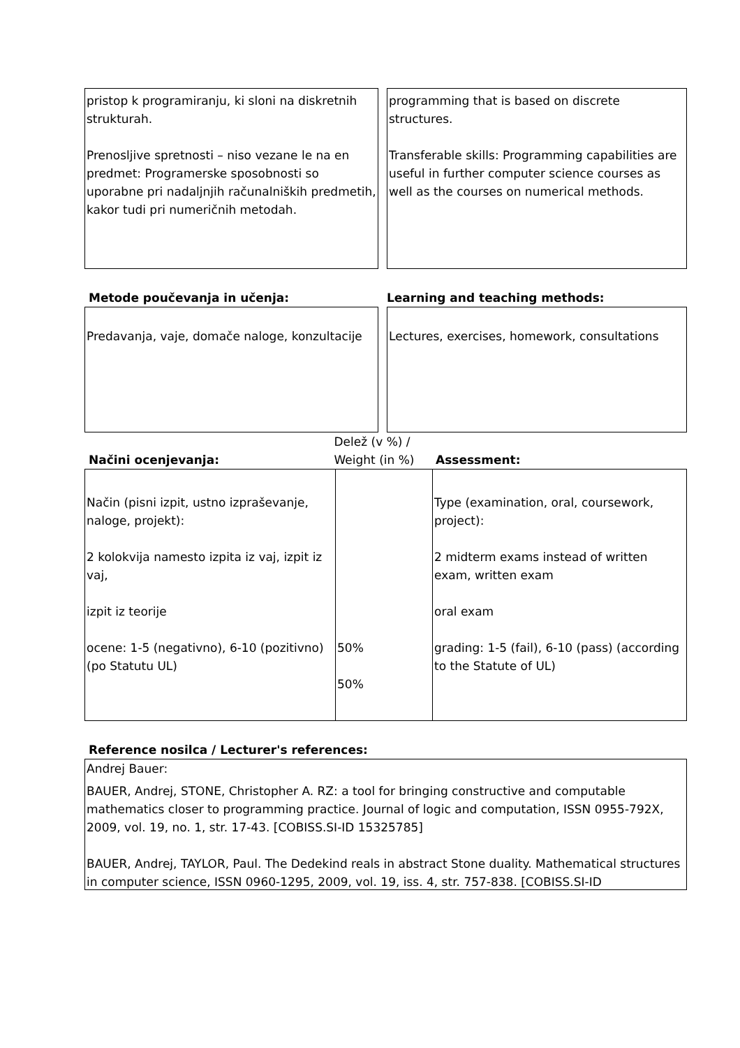pristop k programiranju, ki sloni na diskretnih strukturah.
Prenosljive spretnosti – niso vezane le na en predmet: Programerske sposobnosti so uporabne pri nadaljnjih računalniških predmetih, kakor tudi pri numeričnih metodah.
programming that is based on discrete structures.
Transferable skills: Programming capabilities are useful in further computer science courses as well as the courses on numerical methods.
Metode poučevanja in učenja: Learning and teaching methods:
Predavanja, vaje, domače naloge, konzultacije
Lectures, exercises, homework, consultations
Načini ocenjevanja:
Delež (v %) / Weight (in %)
Assessment:
| Način (pisni izpit, ustno izpraševanje, naloge, projekt): 2 kolokvija namesto izpita iz vaj, izpit iz vaj, izpit iz teorije ocene: 1-5 (negativno), 6-10 (pozitivno) (po Statutu UL) | 50% 50% | Type (examination, oral, coursework, project): 2 midterm exams instead of written exam, written exam oral exam grading: 1-5 (fail), 6-10 (pass) (according to the Statute of UL) |
Reference nosilca / Lecturer's references:
Andrej Bauer:
BAUER, Andrej, STONE, Christopher A. RZ: a tool for bringing constructive and computable mathematics closer to programming practice. Journal of logic and computation, ISSN 0955-792X, 2009, vol. 19, no. 1, str. 17-43. [COBISS.SI-ID 15325785]
BAUER, Andrej, TAYLOR, Paul. The Dedekind reals in abstract Stone duality. Mathematical structures in computer science, ISSN 0960-1295, 2009, vol. 19, iss. 4, str. 757-838. [COBISS.SI-ID